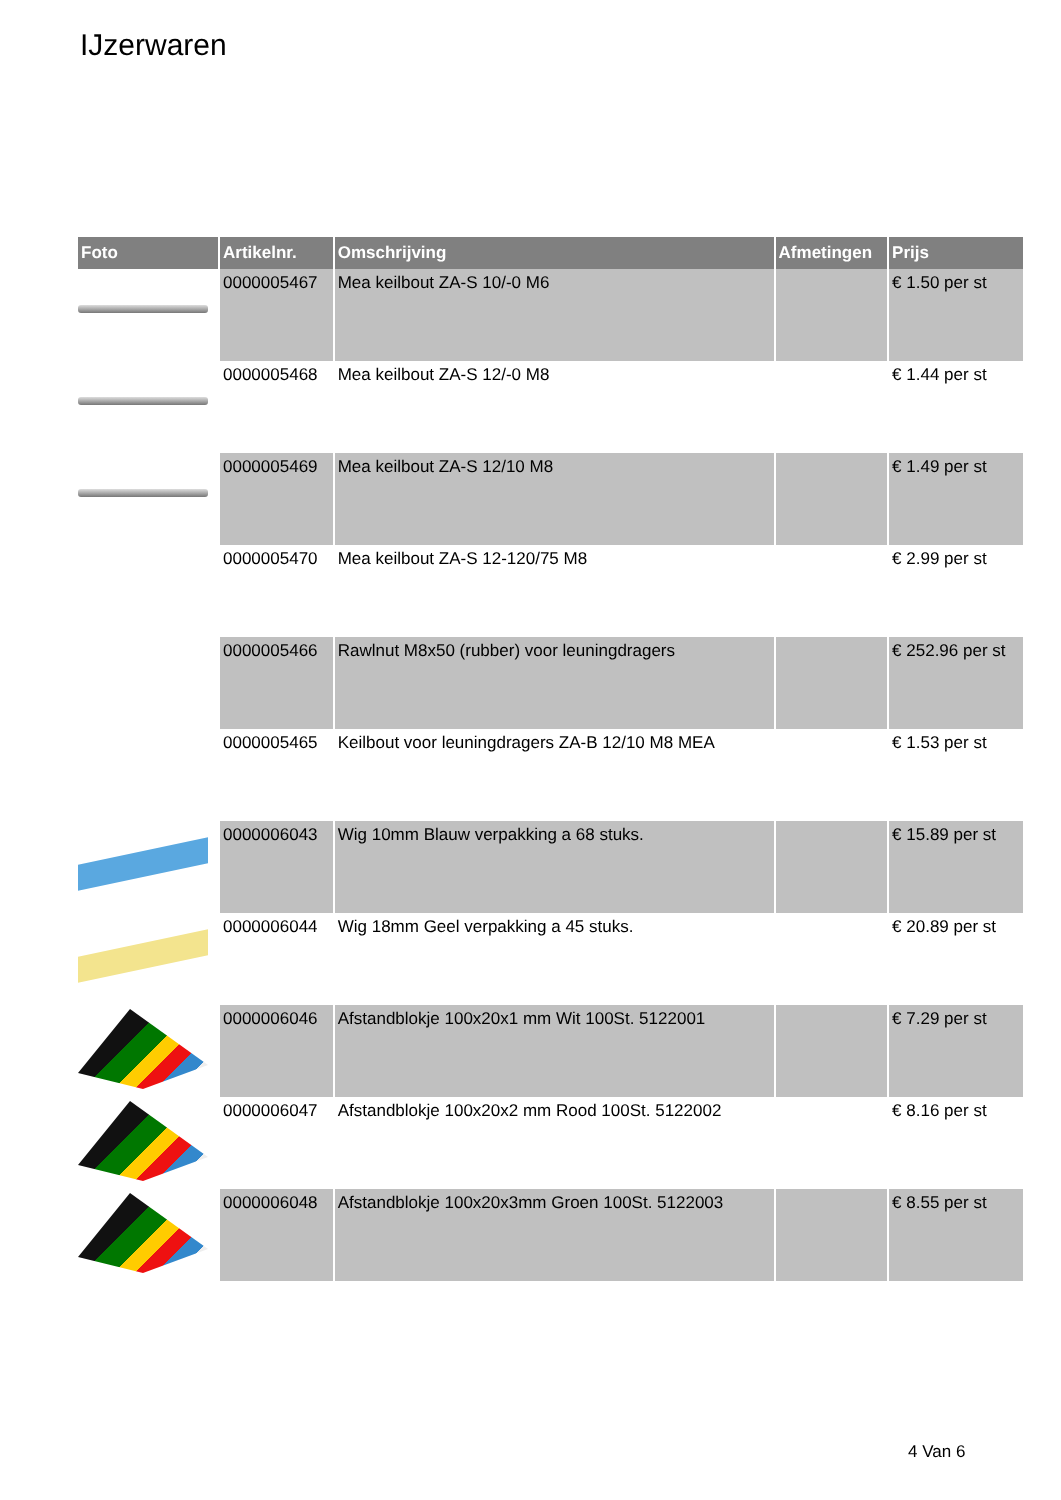IJzerwaren
| Foto | Artikelnr. | Omschrijving | Afmetingen | Prijs |
| --- | --- | --- | --- | --- |
| | 0000005467 | Mea keilbout ZA-S 10/-0 M6 | | € 1.50 per st |
| | 0000005468 | Mea keilbout ZA-S 12/-0 M8 | | € 1.44 per st |
| | 0000005469 | Mea keilbout ZA-S 12/10 M8 | | € 1.49 per st |
| | 0000005470 | Mea keilbout ZA-S 12-120/75 M8 | | € 2.99 per st |
| | 0000005466 | Rawlnut M8x50 (rubber) voor leuningdragers | | € 252.96 per st |
| | 0000005465 | Keilbout voor leuningdragers ZA-B 12/10 M8 MEA | | € 1.53 per st |
| | 0000006043 | Wig 10mm Blauw verpakking a 68 stuks. | | € 15.89 per st |
| | 0000006044 | Wig 18mm Geel verpakking a 45 stuks. | | € 20.89 per st |
| | 0000006046 | Afstandblokje 100x20x1 mm Wit 100St. 5122001 | | € 7.29 per st |
| | 0000006047 | Afstandblokje 100x20x2 mm Rood 100St. 5122002 | | € 8.16 per st |
| | 0000006048 | Afstandblokje 100x20x3mm Groen 100St. 5122003 | | € 8.55 per st |
4 Van 6